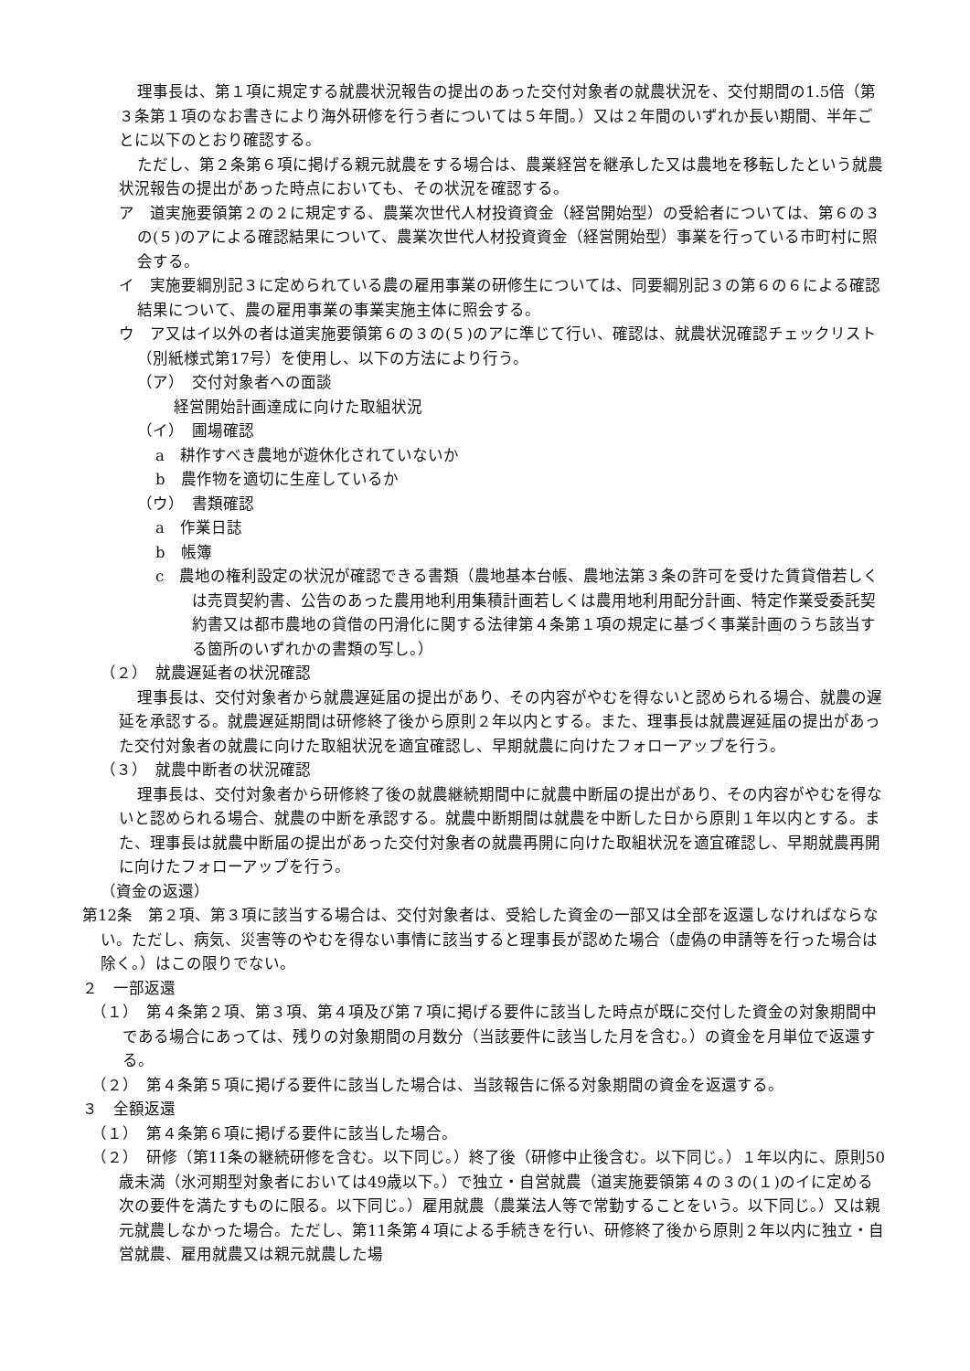理事長は、第１項に規定する就農状況報告の提出のあった交付対象者の就農状況を、交付期間の1.5倍（第３条第１項のなお書きにより海外研修を行う者については５年間。）又は２年間のいずれか長い期間、半年ごとに以下のとおり確認する。
ただし、第２条第６項に掲げる親元就農をする場合は、農業経営を継承した又は農地を移転したという就農状況報告の提出があった時点においても、その状況を確認する。
ア　道実施要領第２の２に規定する、農業次世代人材投資資金（経営開始型）の受給者については、第６の３の(５)のアによる確認結果について、農業次世代人材投資資金（経営開始型）事業を行っている市町村に照会する。
イ　実施要綱別記３に定められている農の雇用事業の研修生については、同要綱別記３の第６の６による確認結果について、農の雇用事業の事業実施主体に照会する。
ウ　ア又はイ以外の者は道実施要領第６の３の(５)のアに準じて行い、確認は、就農状況確認チェックリスト（別紙様式第17号）を使用し、以下の方法により行う。
（ア）　交付対象者への面談
経営開始計画達成に向けた取組状況
（イ）　圃場確認
a　耕作すべき農地が遊休化されていないか
b　農作物を適切に生産しているか
（ウ）　書類確認
a　作業日誌
b　帳簿
c　農地の権利設定の状況が確認できる書類（農地基本台帳、農地法第３条の許可を受けた賃貸借若しくは売買契約書、公告のあった農用地利用集積計画若しくは農用地利用配分計画、特定作業受委託契約書又は都市農地の貸借の円滑化に関する法律第４条第１項の規定に基づく事業計画のうち該当する箇所のいずれかの書類の写し。）
（２）　就農遅延者の状況確認
理事長は、交付対象者から就農遅延届の提出があり、その内容がやむを得ないと認められる場合、就農の遅延を承認する。就農遅延期間は研修終了後から原則２年以内とする。また、理事長は就農遅延届の提出があった交付対象者の就農に向けた取組状況を適宜確認し、早期就農に向けたフォローアップを行う。
（３）　就農中断者の状況確認
理事長は、交付対象者から研修終了後の就農継続期間中に就農中断届の提出があり、その内容がやむを得ないと認められる場合、就農の中断を承認する。就農中断期間は就農を中断した日から原則１年以内とする。また、理事長は就農中断届の提出があった交付対象者の就農再開に向けた取組状況を適宜確認し、早期就農再開に向けたフォローアップを行う。
（資金の返還）
第12条　第２項、第３項に該当する場合は、交付対象者は、受給した資金の一部又は全部を返還しなければならない。ただし、病気、災害等のやむを得ない事情に該当すると理事長が認めた場合（虚偽の申請等を行った場合は除く。）はこの限りでない。
２　一部返還
（１）　第４条第２項、第３項、第４項及び第７項に掲げる要件に該当した時点が既に交付した資金の対象期間中である場合にあっては、残りの対象期間の月数分（当該要件に該当した月を含む。）の資金を月単位で返還する。
（２）　第４条第５項に掲げる要件に該当した場合は、当該報告に係る対象期間の資金を返還する。
３　全額返還
（１）　第４条第６項に掲げる要件に該当した場合。
（２）　研修（第11条の継続研修を含む。以下同じ。）終了後（研修中止後含む。以下同じ。）１年以内に、原則50歳未満（氷河期型対象者においては49歳以下。）で独立・自営就農（道実施要領第４の３の(１)のイに定める次の要件を満たすものに限る。以下同じ。）雇用就農（農業法人等で常勤することをいう。以下同じ。）又は親元就農しなかった場合。ただし、第11条第４項による手続きを行い、研修終了後から原則２年以内に独立・自営就農、雇用就農又は親元就農した場